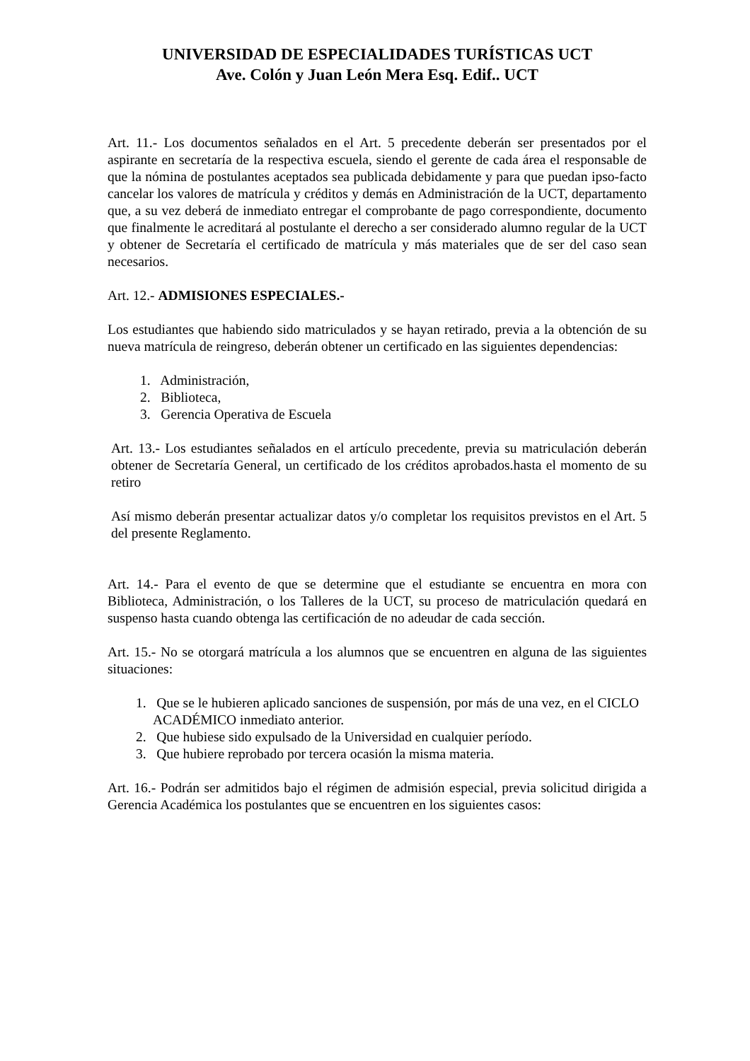UNIVERSIDAD DE ESPECIALIDADES TURÍSTICAS UCT
Ave. Colón y Juan León Mera Esq. Edif.. UCT
Art. 11.- Los documentos señalados en el Art. 5 precedente deberán ser presentados por el aspirante en secretaría de la respectiva escuela, siendo el gerente de cada área el responsable de que la nómina de postulantes aceptados sea publicada debidamente y para que puedan ipso-facto cancelar los valores de matrícula y créditos y demás en Administración de la UCT, departamento que, a su vez deberá de inmediato entregar el comprobante de pago correspondiente, documento que finalmente le acreditará al postulante el derecho a ser considerado alumno regular de la UCT y obtener de Secretaría el certificado de matrícula y más materiales que de ser del caso sean necesarios.
Art. 12.- ADMISIONES ESPECIALES.-
Los estudiantes que habiendo sido matriculados y se hayan retirado, previa a la obtención de su nueva matrícula de reingreso, deberán obtener un certificado en las siguientes dependencias:
1. Administración,
2. Biblioteca,
3. Gerencia Operativa de Escuela
Art. 13.- Los estudiantes señalados en el artículo precedente, previa su matriculación deberán obtener de Secretaría General, un certificado de los créditos aprobados.hasta el momento de su retiro
Así mismo deberán presentar actualizar datos y/o completar los requisitos previstos en el Art. 5 del presente Reglamento.
Art. 14.- Para el evento de que se determine que el estudiante se encuentra en mora con Biblioteca, Administración, o los Talleres de la UCT, su proceso de matriculación quedará en suspenso hasta cuando obtenga las certificación de no adeudar de cada sección.
Art. 15.- No se otorgará matrícula a los alumnos que se encuentren en alguna de las siguientes situaciones:
1. Que se le hubieren aplicado sanciones de suspensión, por más de una vez, en el CICLO ACADÉMICO inmediato anterior.
2. Que hubiese sido expulsado de la Universidad en cualquier período.
3. Que hubiere reprobado por tercera ocasión la misma materia.
Art. 16.- Podrán ser admitidos bajo el régimen de admisión especial, previa solicitud dirigida a Gerencia Académica los postulantes que se encuentren en los siguientes casos: